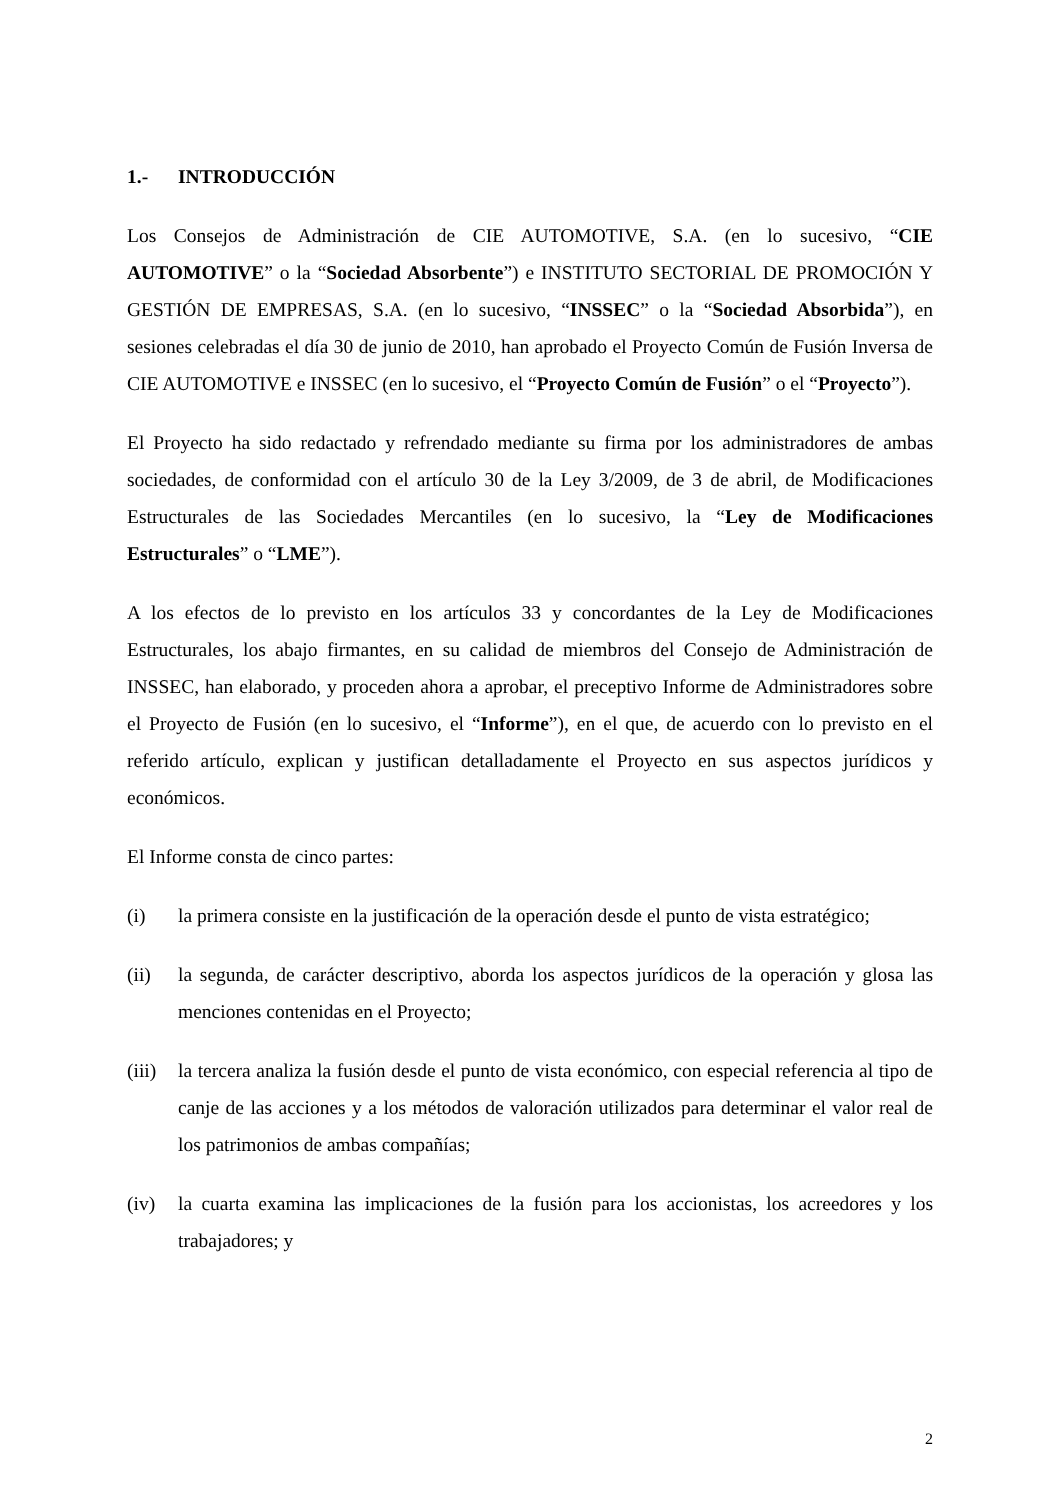1.- INTRODUCCIÓN
Los Consejos de Administración de CIE AUTOMOTIVE, S.A. (en lo sucesivo, “CIE AUTOMOTIVE” o la “Sociedad Absorbente”) e INSTITUTO SECTORIAL DE PROMOCIÓN Y GESTIÓN DE EMPRESAS, S.A. (en lo sucesivo, “INSSEC” o la “Sociedad Absorbida”), en sesiones celebradas el día 30 de junio de 2010, han aprobado el Proyecto Común de Fusión Inversa de CIE AUTOMOTIVE e INSSEC (en lo sucesivo, el “Proyecto Común de Fusión” o el “Proyecto”).
El Proyecto ha sido redactado y refrendado mediante su firma por los administradores de ambas sociedades, de conformidad con el artículo 30 de la Ley 3/2009, de 3 de abril, de Modificaciones Estructurales de las Sociedades Mercantiles (en lo sucesivo, la “Ley de Modificaciones Estructurales” o “LME”).
A los efectos de lo previsto en los artículos 33 y concordantes de la Ley de Modificaciones Estructurales, los abajo firmantes, en su calidad de miembros del Consejo de Administración de INSSEC, han elaborado, y proceden ahora a aprobar, el preceptivo Informe de Administradores sobre el Proyecto de Fusión (en lo sucesivo, el “Informe”), en el que, de acuerdo con lo previsto en el referido artículo, explican y justifican detalladamente el Proyecto en sus aspectos jurídicos y económicos.
El Informe consta de cinco partes:
(i) la primera consiste en la justificación de la operación desde el punto de vista estratégico;
(ii) la segunda, de carácter descriptivo, aborda los aspectos jurídicos de la operación y glosa las menciones contenidas en el Proyecto;
(iii)
la tercera analiza la fusión desde el punto de vista económico, con especial referencia al tipo de canje de las acciones y a los métodos de valoración utilizados para determinar el valor real de los patrimonios de ambas compañías;
(iv) la cuarta examina las implicaciones de la fusión para los accionistas, los acreedores y los trabajadores; y
2